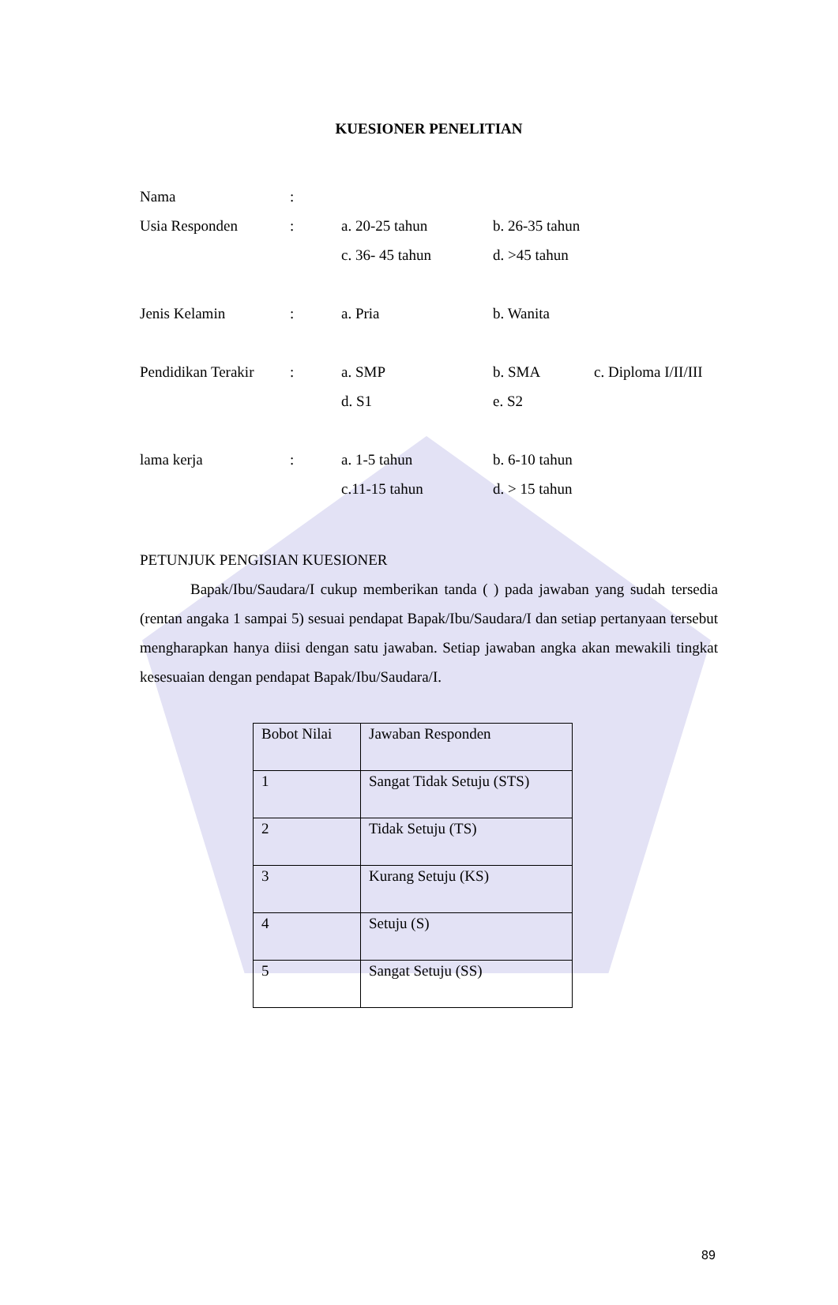KUESIONER PENELITIAN
Nama:
Usia Responden: a. 20-25 tahun b. 26-35 tahun
c. 36- 45 tahun d. >45 tahun
Jenis Kelamin: a. Pria b. Wanita
Pendidikan Terakir: a. SMP b. SMA c. Diploma I/II/III
d. S1 e. S2
lama kerja: a. 1-5 tahun b. 6-10 tahun
c.11-15 tahun d. > 15 tahun
PETUNJUK PENGISIAN KUESIONER
Bapak/Ibu/Saudara/I cukup memberikan tanda ( ) pada jawaban yang sudah tersedia (rentan angaka 1 sampai 5) sesuai pendapat Bapak/Ibu/Saudara/I dan setiap pertanyaan tersebut mengharapkan hanya diisi dengan satu jawaban. Setiap jawaban angka akan mewakili tingkat kesesuaian dengan pendapat Bapak/Ibu/Saudara/I.
| Bobot Nilai | Jawaban Responden |
| 1 | Sangat Tidak Setuju (STS) |
| 2 | Tidak Setuju (TS) |
| 3 | Kurang Setuju (KS) |
| 4 | Setuju (S) |
| 5 | Sangat Setuju (SS) |
89